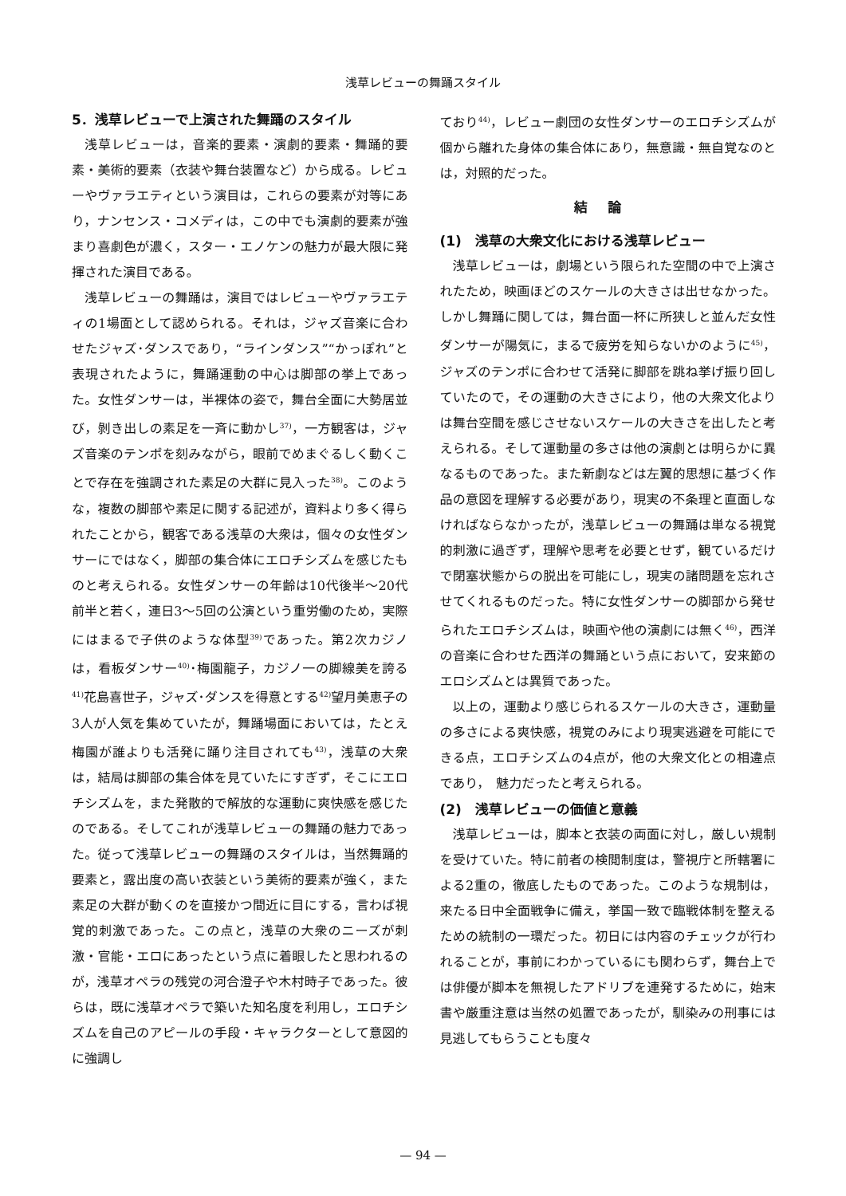浅草レビューの舞踊スタイル
5．浅草レビューで上演された舞踊のスタイル
浅草レビューは，音楽的要素・演劇的要素・舞踊的要素・美術的要素（衣装や舞台装置など）から成る。レビューやヴァラエティという演目は，これらの要素が対等にあり，ナンセンス・コメディは，この中でも演劇的要素が強まり喜劇色が濃く，スター・エノケンの魅力が最大限に発揮された演目である。
浅草レビューの舞踊は，演目ではレビューやヴァラエティの1場面として認められる。それは，ジャズ音楽に合わせたジャズ･ダンスであり，“ラインダンス”“かっぽれ”と表現されたように，舞踊運動の中心は脚部の挙上であった。女性ダンサーは，半裸体の姿で，舞台全面に大勢居並び，剝き出しの素足を一斉に動かし<sup>37)</sup>，一方観客は，ジャズ音楽のテンポを刻みながら，眼前でめまぐるしく動くことで存在を強調された素足の大群に見入った<sup>38)</sup>。このような，複数の脚部や素足に関する記述が，資料より多く得られたことから，観客である浅草の大衆は，個々の女性ダンサーにではなく，脚部の集合体にエロチシズムを感じたものと考えられる。女性ダンサーの年齢は10代後半～20代前半と若く，連日3～5回の公演という重労働のため，実際にはまるで子供のような体型<sup>39)</sup>であった。第2次カジノは，看板ダンサー<sup>40)</sup>･梅園龍子，カジノ一の脚線美を誇る<sup>41)</sup>花島喜世子，ジャズ･ダンスを得意とする<sup>42)</sup>望月美恵子の3人が人気を集めていたが，舞踊場面においては，たとえ梅園が誰よりも活発に踊り注目されても<sup>43)</sup>，浅草の大衆は，結局は脚部の集合体を見ていたにすぎず，そこにエロチシズムを，また発散的で解放的な運動に爽快感を感じたのである。そしてこれが浅草レビューの舞踊の魅力であった。従って浅草レビューの舞踊のスタイルは，当然舞踊的要素と，露出度の高い衣装という美術的要素が強く，また素足の大群が動くのを直接かつ間近に目にする，言わば視覚的刺激であった。この点と，浅草の大衆のニーズが刺激・官能・エロにあったという点に着眼したと思われるのが，浅草オペラの残党の河合澄子や木村時子であった。彼らは，既に浅草オペラで築いた知名度を利用し，エロチシズムを自己のアピールの手段・キャラクターとして意図的に強調し
ており<sup>44)</sup>，レビュー劇団の女性ダンサーのエロチシズムが個から離れた身体の集合体にあり，無意識・無自覚なのとは，対照的だった。
結論
(1)　浅草の大衆文化における浅草レビュー
浅草レビューは，劇場という限られた空間の中で上演されたため，映画ほどのスケールの大きさは出せなかった。しかし舞踊に関しては，舞台面一杯に所狭しと並んだ女性ダンサーが陽気に，まるで疲労を知らないかのように<sup>45)</sup>，ジャズのテンポに合わせて活発に脚部を跳ね挙げ振り回していたので，その運動の大きさにより，他の大衆文化よりは舞台空間を感じさせないスケールの大きさを出したと考えられる。そして運動量の多さは他の演劇とは明らかに異なるものであった。また新劇などは左翼的思想に基づく作品の意図を理解する必要があり，現実の不条理と直面しなければならなかったが，浅草レビューの舞踊は単なる視覚的刺激に過ぎず，理解や思考を必要とせず，観ているだけで閉塞状態からの脱出を可能にし，現実の諸問題を忘れさせてくれるものだった。特に女性ダンサーの脚部から発せられたエロチシズムは，映画や他の演劇には無く<sup>46)</sup>，西洋の音楽に合わせた西洋の舞踊という点において，安来節のエロシズムとは異質であった。
以上の，運動より感じられるスケールの大きさ，運動量の多さによる爽快感，視覚のみにより現実逃避を可能にできる点，エロチシズムの4点が，他の大衆文化との相違点であり，　魅力だったと考えられる。
(2)　浅草レビューの価値と意義
浅草レビューは，脚本と衣装の両面に対し，厳しい規制を受けていた。特に前者の検閲制度は，警視庁と所轄署による2重の，徹底したものであった。このような規制は，来たる日中全面戦争に備え，挙国一致で臨戦体制を整えるための統制の一環だった。初日には内容のチェックが行われることが，事前にわかっているにも関わらず，舞台上では俳優が脚本を無視したアドリブを連発するために，始末書や厳重注意は当然の処置であったが，馴染みの刑事には見逃してもらうことも度々
— 94 —